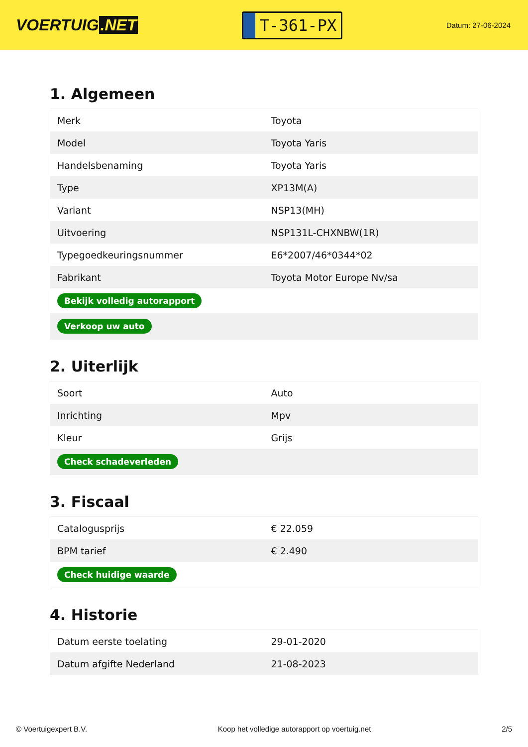VOERTUIG.NET
T-361-PX
Datum: 27-06-2024
1. Algemeen
| Merk | Toyota |
| Model | Toyota Yaris |
| Handelsbenaming | Toyota Yaris |
| Type | XP13M(A) |
| Variant | NSP13(MH) |
| Uitvoering | NSP131L-CHXNBW(1R) |
| Typegoedkeuringsnummer | E6*2007/46*0344*02 |
| Fabrikant | Toyota Motor Europe Nv/sa |
| Bekijk volledig autorapport | |
| Verkoop uw auto | |
2. Uiterlijk
| Soort | Auto |
| Inrichting | Mpv |
| Kleur | Grijs |
| Check schadeverleden | |
3. Fiscaal
| Catalogusprijs | € 22.059 |
| BPM tarief | € 2.490 |
| Check huidige waarde | |
4. Historie
| Datum eerste toelating | 29-01-2020 |
| Datum afgifte Nederland | 21-08-2023 |
© Voertuigexpert B.V. Koop het volledige autorapport op voertuig.net 2/5